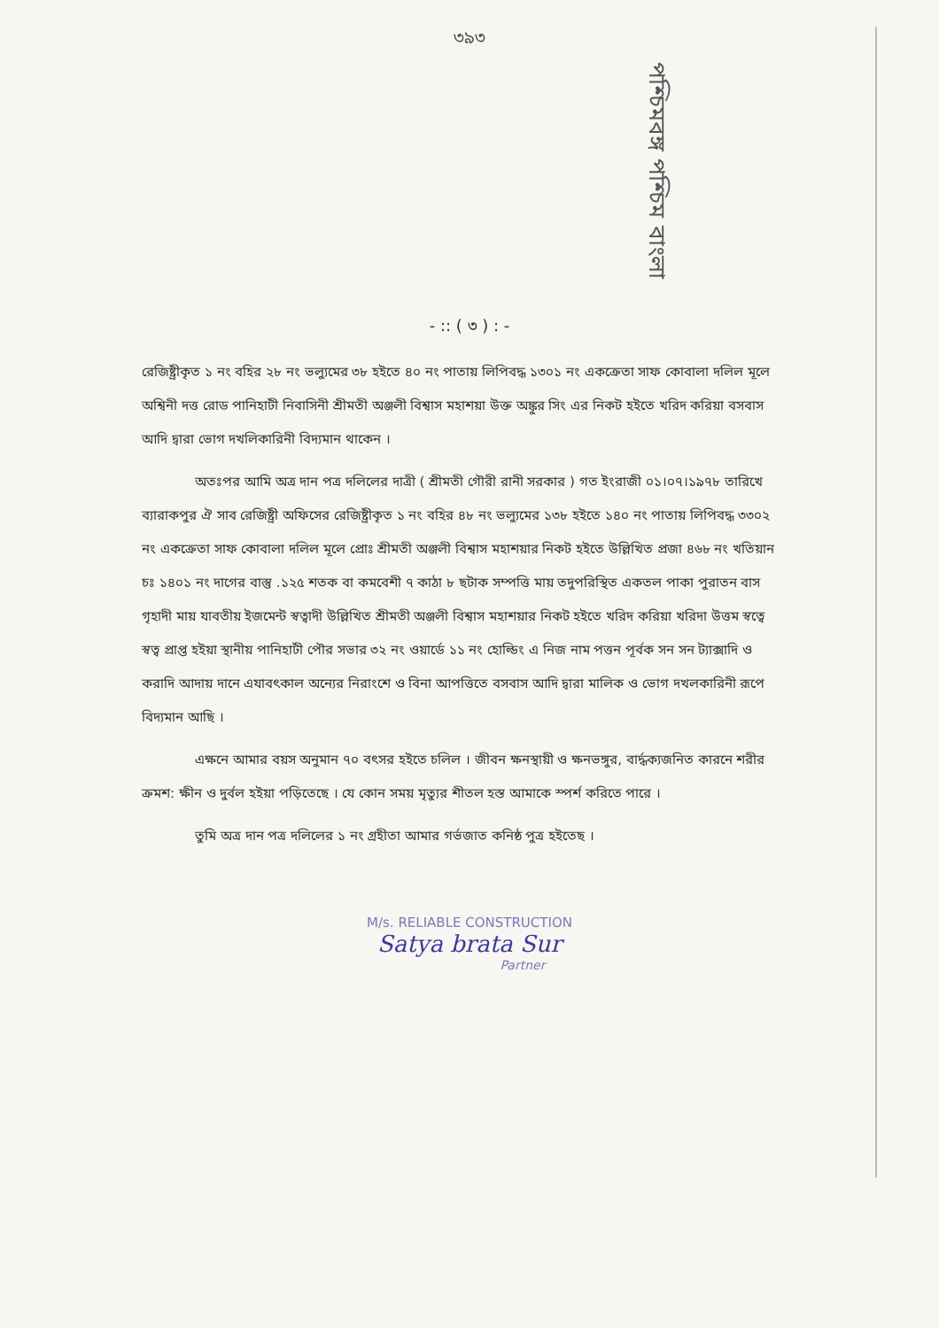৩৯৩
পশ্চিমবঙ্গ পশ্চিম বাংলা
- :: ( ৩ ) : -
রেজিষ্ট্রীকৃত ১ নং বহির ২৮ নং ভল্যুমের ৩৮ হইতে ৪০ নং পাতায় লিপিবদ্ধ ১৩০১ নং একক্রেতা সাফ কোবালা দলিল মূলে অশ্বিনী দত্ত রোড পানিহাটী নিবাসিনী শ্রীমতী অঞ্জলী বিশ্বাস মহাশয়া উক্ত অঙ্কুর সিং এর নিকট হইতে খরিদ করিয়া বসবাস আদি দ্বারা ভোগ দখলিকারিনী বিদ্যমান থাকেন ।
অতঃপর আমি অত্র দান পত্র দলিলের দাত্রী ( শ্রীমতী গৌরী রানী সরকার ) গত ইংরাজী ০১।০৭।১৯৭৮ তারিখে ব্যারাকপুর ঐ সাব রেজিষ্ট্রী অফিসের রেজিষ্ট্রীকৃত ১ নং বহির ৪৮ নং ভল্যুমের ১৩৮ হইতে ১৪০ নং পাতায় লিপিবদ্ধ ৩৩০২ নং একক্রেতা সাফ কোবালা দলিল মূলে প্রোঃ শ্রীমতী অঞ্জলী বিশ্বাস মহাশয়ার নিকট হইতে উল্লিখিত প্রজা ৪৬৮ নং খতিয়ান চঃ ১৪০১ নং দাগের বাস্তু .১২৫ শতক বা কমবেশী ৭ কাঠা ৮ ছটাক সম্পত্তি মায় তদুপরিস্থিত একতল পাকা পুরাতন বাস গৃহাদী মায় যাবতীয় ইজমেন্ট স্বত্বাদী উল্লিখিত শ্রীমতী অঞ্জলী বিশ্বাস মহাশয়ার নিকট হইতে খরিদ করিয়া খরিদা উত্তম স্বত্বে স্বত্ব প্রাপ্ত হইয়া স্থানীয় পানিহাটী পৌর সভার ৩২ নং ওয়ার্ডে ১১ নং হোল্ডিং এ নিজ নাম পত্তন পূর্বক সন সন ট্যাক্সাদি ও করাদি আদায় দানে এযাবৎকাল অন্যের নিরাংশে ও বিনা আপত্তিতে বসবাস আদি দ্বারা মালিক ও ভোগ দখলকারিনী রূপে বিদ্যমান আছি ।
এক্ষনে আমার বয়স অনুমান ৭০ বৎসর হইতে চলিল । জীবন ক্ষনস্থায়ী ও ক্ষনভঙ্গুর, বার্দ্ধক্যজনিত কারনে শরীর ক্রমশ: ক্ষীন ও দুর্বল হইয়া পড়িতেছে । যে কোন সময় মৃত্যুর শীতল হস্ত আমাকে স্পর্শ করিতে পারে ।
তুমি অত্র দান পত্র দলিলের ১ নং গ্রহীতা আমার গর্ভজাত কনিষ্ঠ পুত্র হইতেছ ।
M/s. RELIABLE CONSTRUCTION
Satya brata Sur
Partner